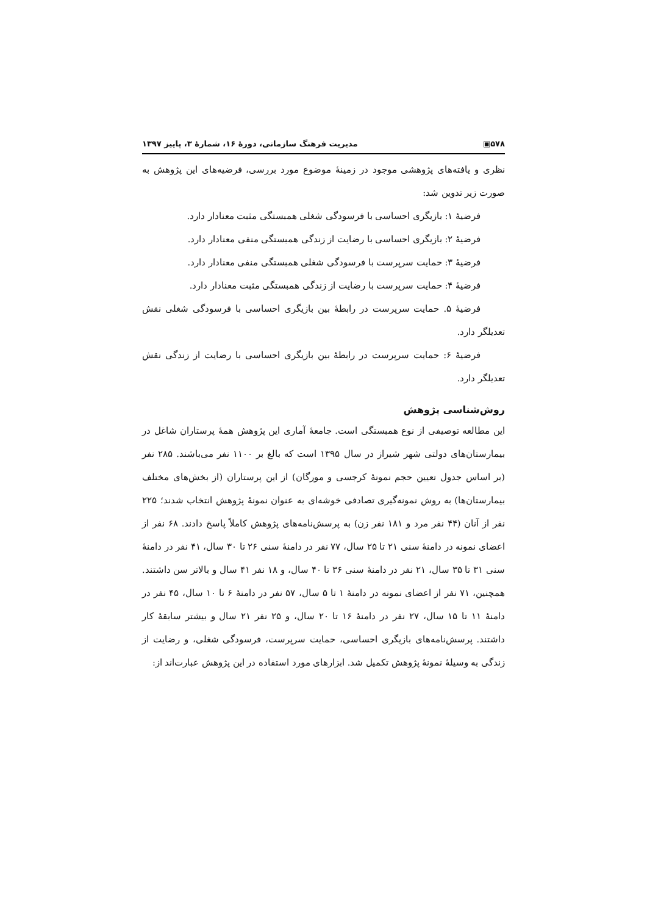۵۷۸▣ مدیریت فرهنگ سازمانی، دورهٔ ۱۶، شمارهٔ ۳، پاییز ۱۳۹۷
نظری و یافته‌های پژوهشی موجود در زمینهٔ موضوع مورد بررسی، فرضیه‌های این پژوهش به صورت زیر تدوین شد:
فرضیهٔ ۱: بازیگری احساسی با فرسودگی شغلی همبستگی مثبت معنادار دارد.
فرضیهٔ ۲: بازیگری احساسی با رضایت از زندگی همبستگی منفی معنادار دارد.
فرضیهٔ ۳: حمایت سرپرست با فرسودگی شغلی همبستگی منفی معنادار دارد.
فرضیهٔ ۴: حمایت سرپرست با رضایت از زندگی همبستگی مثبت معنادار دارد.
فرضیهٔ ۵. حمایت سرپرست در رابطهٔ بین بازیگری احساسی با فرسودگی شغلی نقش تعدیلگر دارد.
فرضیهٔ ۶: حمایت سرپرست در رابطهٔ بین بازیگری احساسی با رضایت از زندگی نقش تعدیلگر دارد.
روش‌شناسی پژوهش
این مطالعه توصیفی از نوع همبستگی است. جامعهٔ آماری این پژوهش همهٔ پرستاران شاغل در بیمارستان‌های دولتی شهر شیراز در سال ۱۳۹۵ است که بالغ بر ۱۱۰۰ نفر می‌باشند. ۲۸۵ نفر (بر اساس جدول تعیین حجم نمونهٔ کرجسی و مورگان) از این پرستاران (از بخش‌های مختلف بیمارستان‌ها) به روش نمونه‌گیری تصادفی خوشه‌ای به عنوان نمونهٔ پژوهش انتخاب شدند؛ ۲۲۵ نفر از آنان (۴۴ نفر مرد و ۱۸۱ نفر زن) به پرسش‌نامه‌های پژوهش کاملاً پاسخ دادند. ۶۸ نفر از اعضای نمونه در دامنهٔ سنی ۲۱ تا ۲۵ سال، ۷۷ نفر در دامنهٔ سنی ۲۶ تا ۳۰ سال، ۴۱ نفر در دامنهٔ سنی ۳۱ تا ۳۵ سال، ۲۱ نفر در دامنهٔ سنی ۳۶ تا ۴۰ سال، و ۱۸ نفر ۴۱ سال و بالاتر سن داشتند. همچنین، ۷۱ نفر از اعضای نمونه در دامنهٔ ۱ تا ۵ سال، ۵۷ نفر در دامنهٔ ۶ تا ۱۰ سال، ۴۵ نفر در دامنهٔ ۱۱ تا ۱۵ سال، ۲۷ نفر در دامنهٔ ۱۶ تا ۲۰ سال، و ۲۵ نفر ۲۱ سال و بیشتر سابقهٔ کار داشتند. پرسش‌نامه‌های بازیگری احساسی، حمایت سرپرست، فرسودگی شغلی، و رضایت از زندگی به وسیلهٔ نمونهٔ پژوهش تکمیل شد. ابزارهای مورد استفاده در این پژوهش عبارت‌اند از: